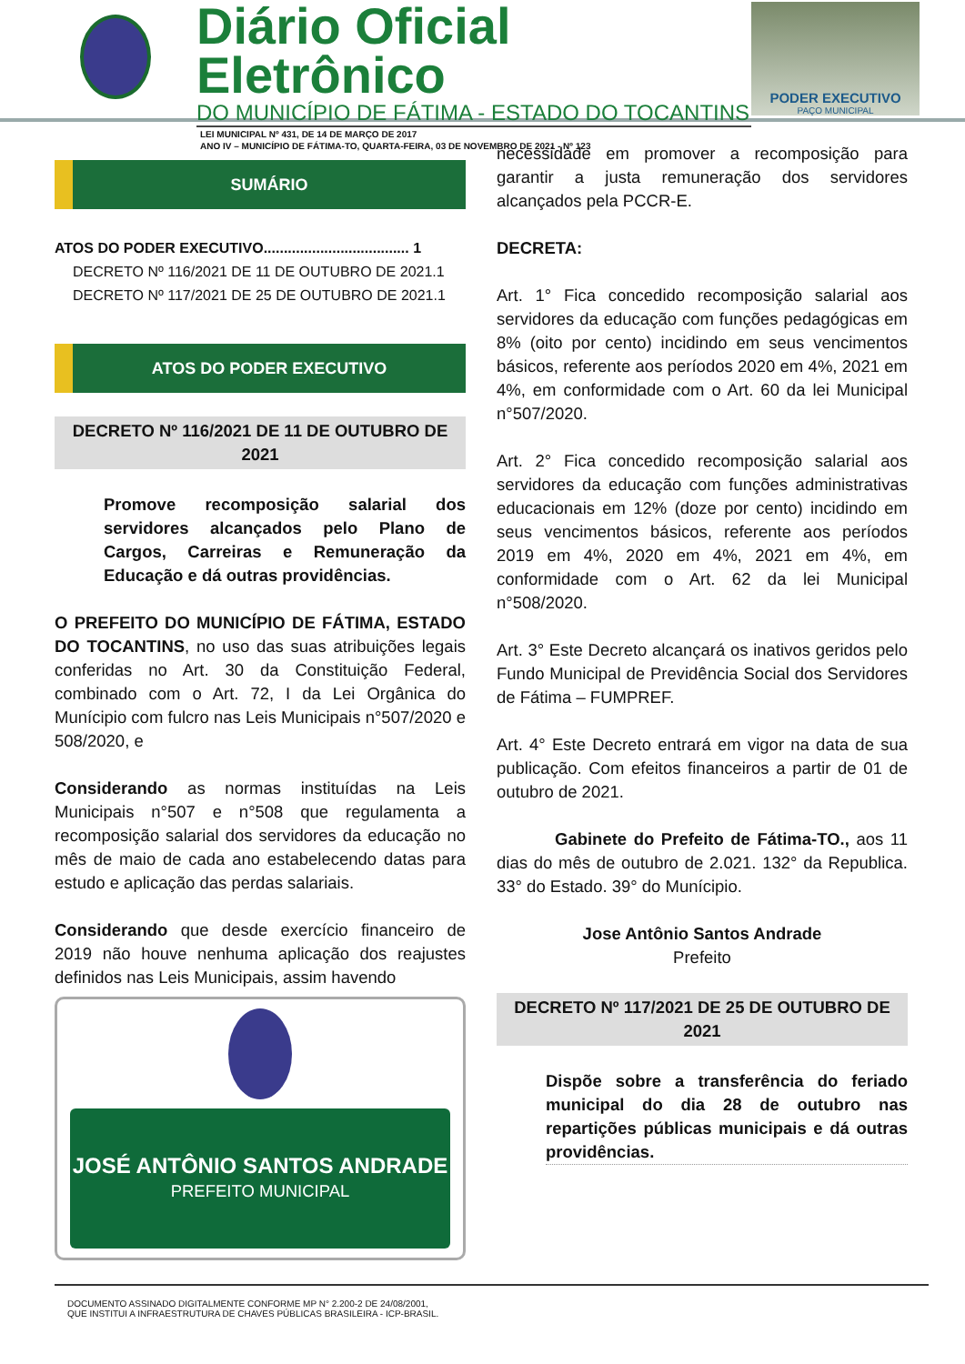Diário Oficial Eletrônico
DO MUNICÍPIO DE FÁTIMA - ESTADO DO TOCANTINS
LEI MUNICIPAL Nº 431, DE 14 DE MARÇO DE 2017
ANO IV – MUNICÍPIO DE FÁTIMA-TO, QUARTA-FEIRA, 03 DE NOVEMBRO DE 2021 - Nº 123
PODER EXECUTIVO
PAÇO MUNICIPAL
SUMÁRIO
ATOS DO PODER EXECUTIVO.................................... 1
DECRETO Nº 116/2021 DE 11 DE OUTUBRO DE 2021.1
DECRETO Nº 117/2021 DE 25 DE OUTUBRO DE 2021.1
ATOS DO PODER EXECUTIVO
DECRETO Nº 116/2021 DE 11 DE OUTUBRO DE 2021
Promove recomposição salarial dos servidores alcançados pelo Plano de Cargos, Carreiras e Remuneração da Educação e dá outras providências.
O PREFEITO DO MUNICÍPIO DE FÁTIMA, ESTADO DO TOCANTINS, no uso das suas atribuições legais conferidas no Art. 30 da Constituição Federal, combinado com o Art. 72, I da Lei Orgânica do Munícipio com fulcro nas Leis Municipais n°507/2020 e 508/2020, e
Considerando as normas instituídas na Leis Municipais n°507 e n°508 que regulamenta a recomposição salarial dos servidores da educação no mês de maio de cada ano estabelecendo datas para estudo e aplicação das perdas salariais.
Considerando que desde exercício financeiro de 2019 não houve nenhuma aplicação dos reajustes definidos nas Leis Municipais, assim havendo
JOSÉ ANTÔNIO SANTOS ANDRADE
PREFEITO MUNICIPAL
necessidade em promover a recomposição para garantir a justa remuneração dos servidores alcançados pela PCCR-E.
DECRETA:
Art. 1° Fica concedido recomposição salarial aos servidores da educação com funções pedagógicas em 8% (oito por cento) incidindo em seus vencimentos básicos, referente aos períodos 2020 em 4%, 2021 em 4%, em conformidade com o Art. 60 da lei Municipal n°507/2020.
Art. 2° Fica concedido recomposição salarial aos servidores da educação com funções administrativas educacionais em 12% (doze por cento) incidindo em seus vencimentos básicos, referente aos períodos 2019 em 4%, 2020 em 4%, 2021 em 4%, em conformidade com o Art. 62 da lei Municipal n°508/2020.
Art. 3° Este Decreto alcançará os inativos geridos pelo Fundo Municipal de Previdência Social dos Servidores de Fátima – FUMPREF.
Art. 4° Este Decreto entrará em vigor na data de sua publicação. Com efeitos financeiros a partir de 01 de outubro de 2021.
Gabinete do Prefeito de Fátima-TO., aos 11 dias do mês de outubro de 2.021. 132° da Republica. 33° do Estado. 39° do Munícipio.
Jose Antônio Santos Andrade
Prefeito
DECRETO Nº 117/2021 DE 25 DE OUTUBRO DE 2021
Dispõe sobre a transferência do feriado municipal do dia 28 de outubro nas repartições públicas municipais e dá outras providências.
DOCUMENTO ASSINADO DIGITALMENTE CONFORME MP N° 2.200-2 DE 24/08/2001,
QUE INSTITUI A INFRAESTRUTURA DE CHAVES PÚBLICAS BRASILEIRA - ICP-BRASIL.